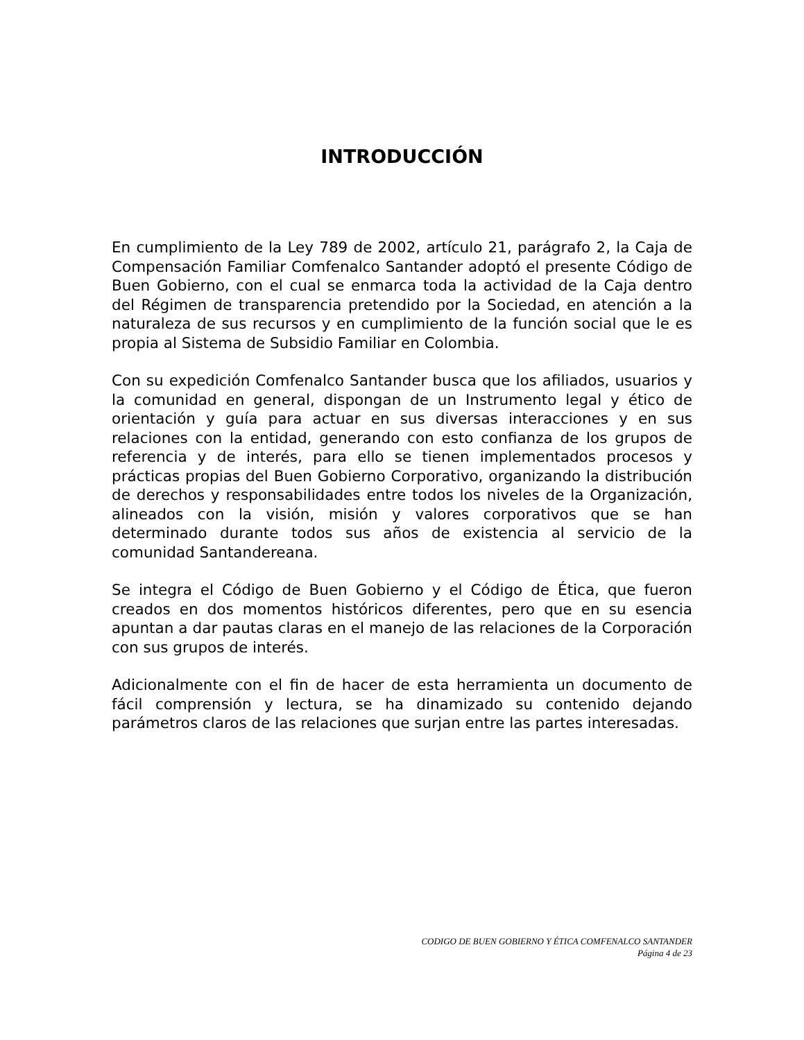INTRODUCCIÓN
En cumplimiento de la Ley 789 de 2002, artículo 21, parágrafo 2, la Caja de Compensación Familiar Comfenalco Santander adoptó el presente Código de Buen Gobierno, con el cual se enmarca toda la actividad de la Caja dentro del Régimen de transparencia pretendido por la Sociedad, en atención a la naturaleza de sus recursos y en cumplimiento de la función social que le es propia al Sistema de Subsidio Familiar en Colombia.
Con su expedición Comfenalco Santander busca que los afiliados, usuarios y la comunidad en general, dispongan de un Instrumento legal y ético de orientación y guía para actuar en sus diversas interacciones y en sus relaciones con la entidad, generando con esto confianza de los grupos de referencia y de interés, para ello se tienen implementados procesos y prácticas propias del Buen Gobierno Corporativo, organizando la distribución de derechos y responsabilidades entre todos los niveles de la Organización, alineados con la visión, misión y valores corporativos que se han determinado durante todos sus años de existencia al servicio de la comunidad Santandereana.
Se integra el Código de Buen Gobierno y el Código de Ética, que fueron creados en dos momentos históricos diferentes, pero que en su esencia apuntan a dar pautas claras en el manejo de las relaciones de la Corporación con sus grupos de interés.
Adicionalmente con el fin de hacer de esta herramienta un documento de fácil comprensión y lectura, se ha dinamizado su contenido dejando parámetros claros de las relaciones que surjan entre las partes interesadas.
CODIGO DE BUEN GOBIERNO Y ÉTICA COMFENALCO SANTANDER
Página 4 de 23